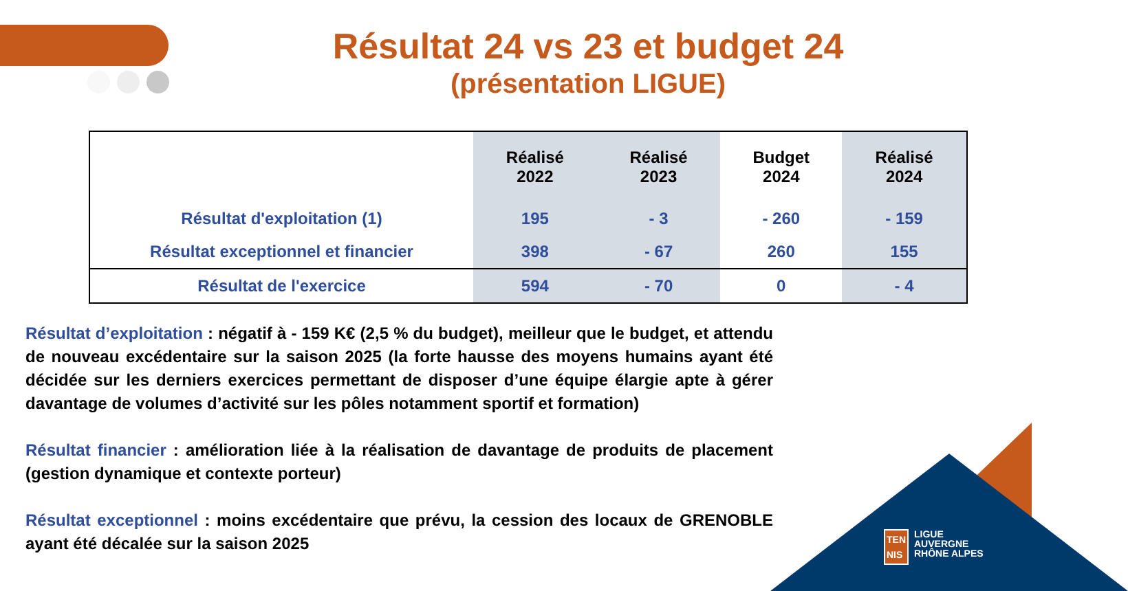Résultat 24 vs 23 et budget 24
(présentation LIGUE)
| | Réalisé 2022 | Réalisé 2023 | Budget 2024 | Réalisé 2024 |
| --- | --- | --- | --- | --- |
| Résultat d'exploitation (1) | 195 | - 3 | - 260 | - 159 |
| Résultat exceptionnel et financier | 398 | - 67 | 260 | 155 |
| Résultat de l'exercice | 594 | - 70 | 0 | - 4 |
Résultat d’exploitation : négatif à - 159 K€ (2,5 % du budget), meilleur que le budget, et attendu de nouveau excédentaire sur la saison 2025 (la forte hausse des moyens humains ayant été décidée sur les derniers exercices permettant de disposer d’une équipe élargie apte à gérer davantage de volumes d’activité sur les pôles notamment sportif et formation)
Résultat financier : amélioration liée à la réalisation de davantage de produits de placement (gestion dynamique et contexte porteur)
Résultat exceptionnel : moins excédentaire que prévu, la cession des locaux de GRENOBLE ayant été décalée sur la saison 2025
TEN
NIS
LIGUE
AUVERGNE
RHÔNE ALPES